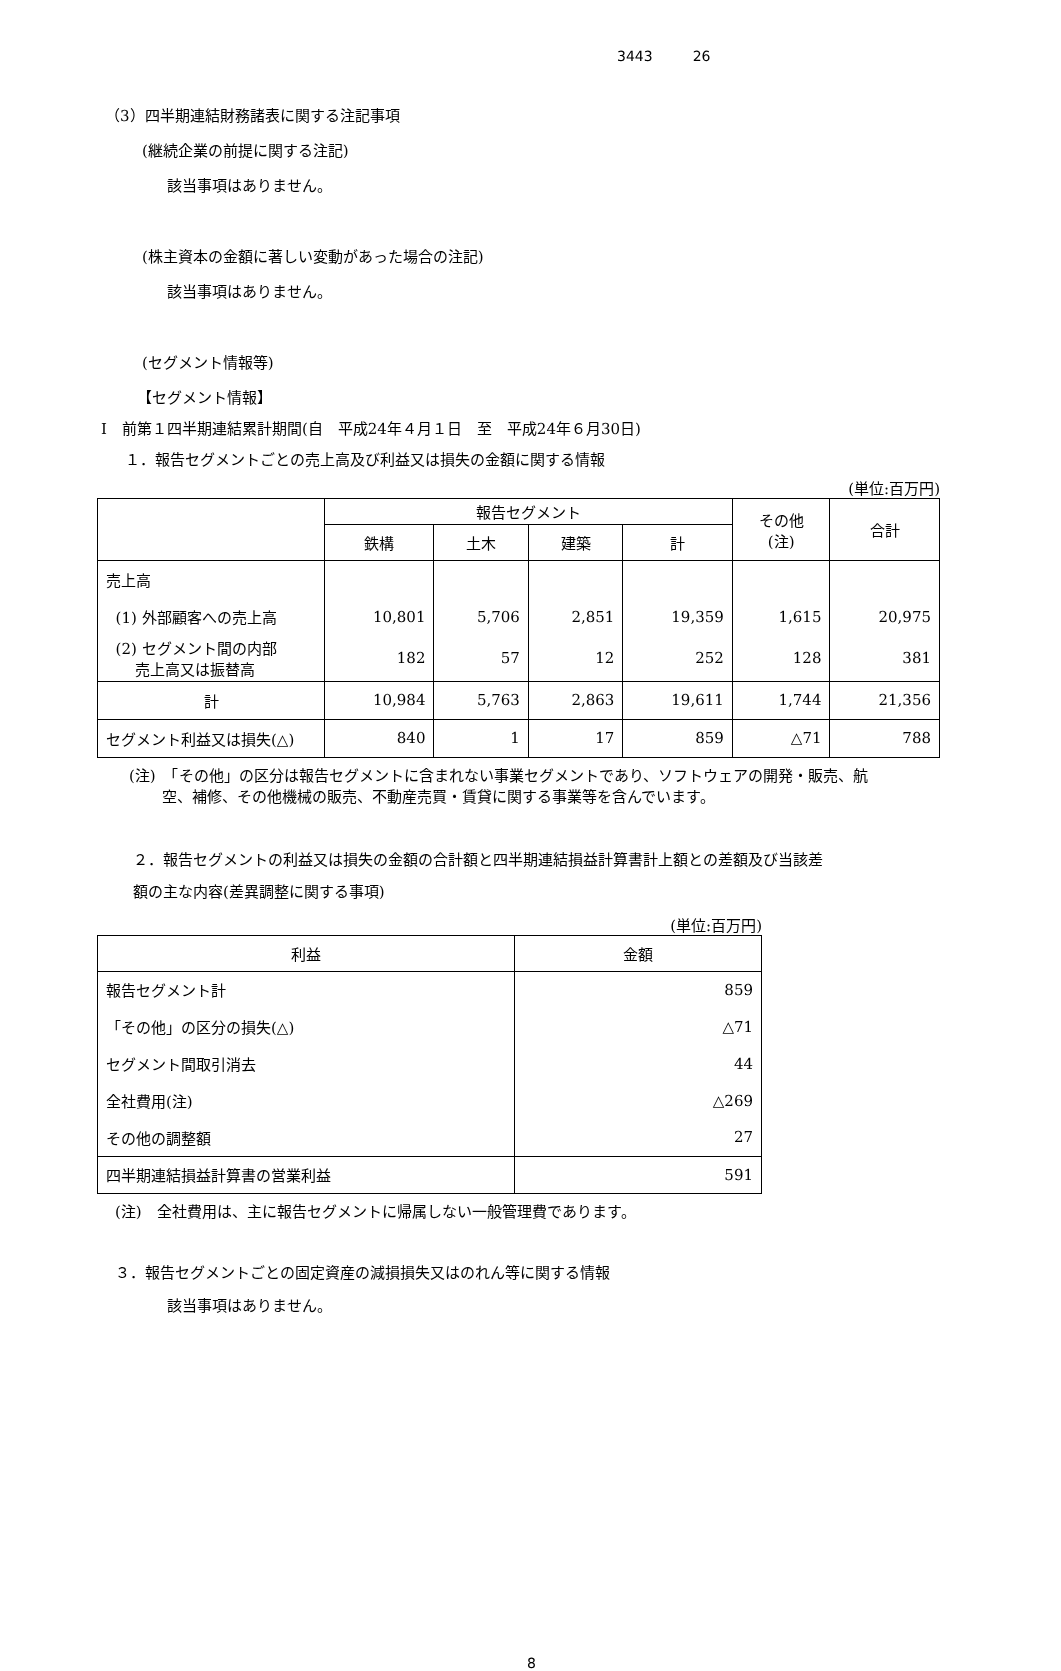3443 26
（3）四半期連結財務諸表に関する注記事項
(継続企業の前提に関する注記)
該当事項はありません。
(株主資本の金額に著しい変動があった場合の注記)
該当事項はありません。
(セグメント情報等)
【セグメント情報】
Ⅰ　前第１四半期連結累計期間(自　平成24年４月１日　至　平成24年６月30日)
１．報告セグメントごとの売上高及び利益又は損失の金額に関する情報
(単位:百万円)
| | 報告セグメント | | | | その他 (注) | 合計 |
| | 鉄構 | 土木 | 建築 | 計 | | |
| 売上高 | | | | | | |
| (1) 外部顧客への売上高 | 10,801 | 5,706 | 2,851 | 19,359 | 1,615 | 20,975 |
| (2) セグメント間の内部 売上高又は振替高 | 182 | 57 | 12 | 252 | 128 | 381 |
| 計 | 10,984 | 5,763 | 2,863 | 19,611 | 1,744 | 21,356 |
| セグメント利益又は損失(△) | 840 | 1 | 17 | 859 | △71 | 788 |
(注)　「その他」の区分は報告セグメントに含まれない事業セグメントであり、ソフトウェアの開発・販売、航
空、補修、その他機械の販売、不動産売買・賃貸に関する事業等を含んでいます。
２．報告セグメントの利益又は損失の金額の合計額と四半期連結損益計算書計上額との差額及び当該差
額の主な内容(差異調整に関する事項)
(単位:百万円)
| 利益 | 金額 |
| 報告セグメント計 | 859 |
| 「その他」の区分の損失(△) | △71 |
| セグメント間取引消去 | 44 |
| 全社費用(注) | △269 |
| その他の調整額 | 27 |
| 四半期連結損益計算書の営業利益 | 591 |
(注)　全社費用は、主に報告セグメントに帰属しない一般管理費であります。
３．報告セグメントごとの固定資産の減損損失又はのれん等に関する情報
該当事項はありません。
8